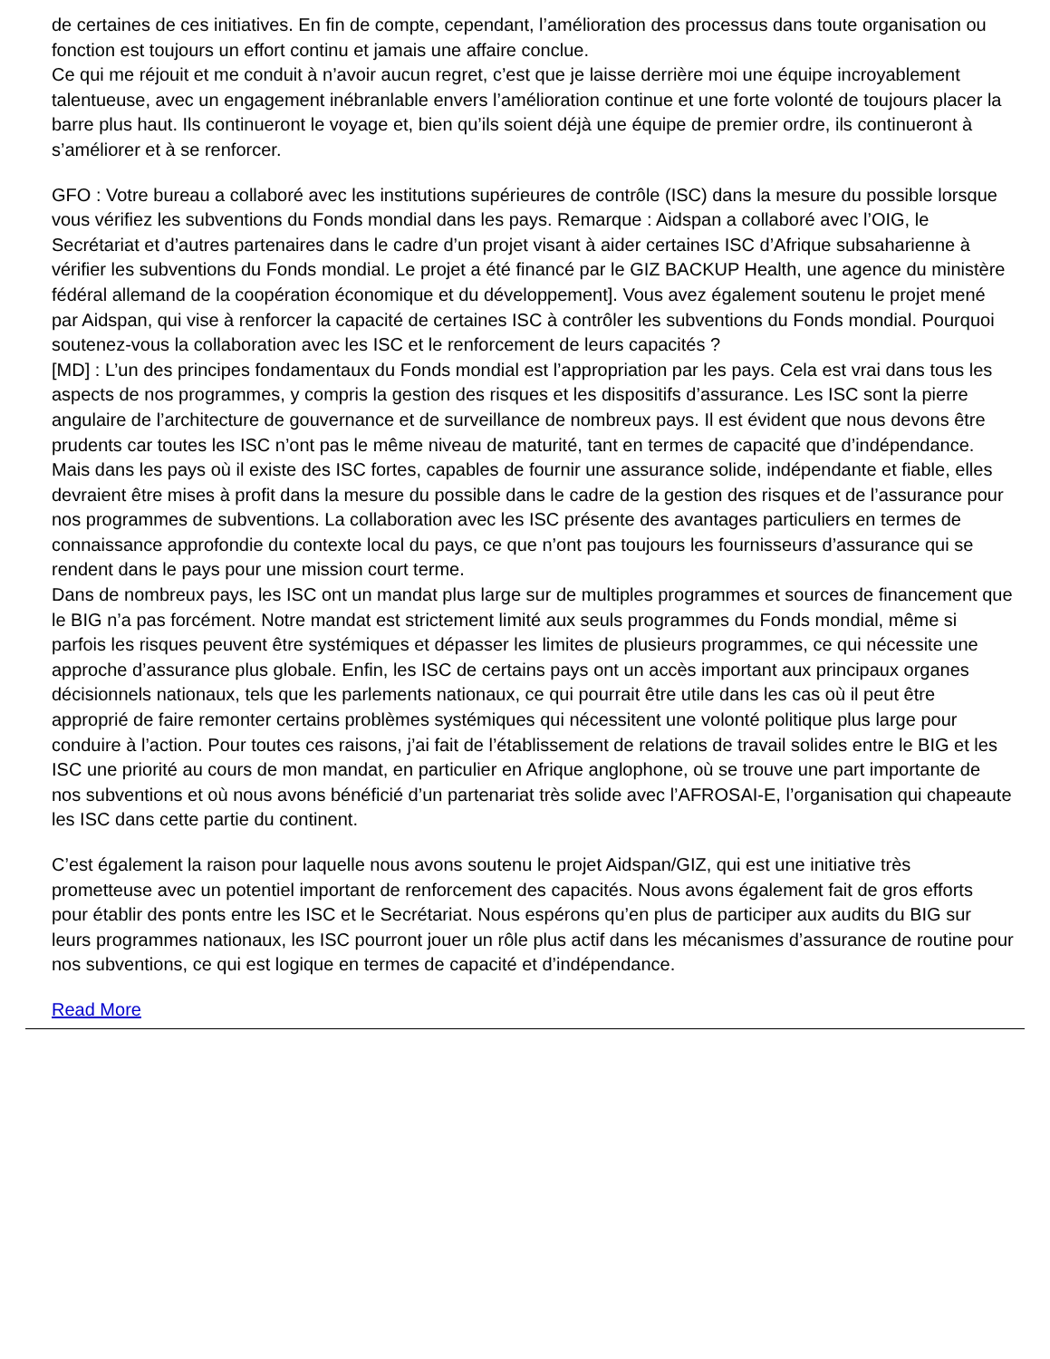de certaines de ces initiatives. En fin de compte, cependant, l’amélioration des processus dans toute organisation ou fonction est toujours un effort continu et jamais une affaire conclue.
Ce qui me réjouit et me conduit à n’avoir aucun regret, c’est que je laisse derrière moi une équipe incroyablement talentueuse, avec un engagement inébranlable envers l’amélioration continue et une forte volonté de toujours placer la barre plus haut. Ils continueront le voyage et, bien qu’ils soient déjà une équipe de premier ordre, ils continueront à s’améliorer et à se renforcer.
GFO : Votre bureau a collaboré avec les institutions supérieures de contrôle (ISC) dans la mesure du possible lorsque vous vérifiez les subventions du Fonds mondial dans les pays. Remarque : Aidspan a collaboré avec l’OIG, le Secrétariat et d’autres partenaires dans le cadre d’un projet visant à aider certaines ISC d’Afrique subsaharienne à vérifier les subventions du Fonds mondial. Le projet a été financé par le GIZ BACKUP Health, une agence du ministère fédéral allemand de la coopération économique et du développement]. Vous avez également soutenu le projet mené par Aidspan, qui vise à renforcer la capacité de certaines ISC à contrôler les subventions du Fonds mondial. Pourquoi soutenez-vous la collaboration avec les ISC et le renforcement de leurs capacités ?
[MD] : L’un des principes fondamentaux du Fonds mondial est l’appropriation par les pays. Cela est vrai dans tous les aspects de nos programmes, y compris la gestion des risques et les dispositifs d’assurance. Les ISC sont la pierre angulaire de l’architecture de gouvernance et de surveillance de nombreux pays. Il est évident que nous devons être prudents car toutes les ISC n’ont pas le même niveau de maturité, tant en termes de capacité que d’indépendance. Mais dans les pays où il existe des ISC fortes, capables de fournir une assurance solide, indépendante et fiable, elles devraient être mises à profit dans la mesure du possible dans le cadre de la gestion des risques et de l’assurance pour nos programmes de subventions. La collaboration avec les ISC présente des avantages particuliers en termes de connaissance approfondie du contexte local du pays, ce que n’ont pas toujours les fournisseurs d’assurance qui se rendent dans le pays pour une mission court terme.
Dans de nombreux pays, les ISC ont un mandat plus large sur de multiples programmes et sources de financement que le BIG n’a pas forcément. Notre mandat est strictement limité aux seuls programmes du Fonds mondial, même si parfois les risques peuvent être systémiques et dépasser les limites de plusieurs programmes, ce qui nécessite une approche d’assurance plus globale. Enfin, les ISC de certains pays ont un accès important aux principaux organes décisionnels nationaux, tels que les parlements nationaux, ce qui pourrait être utile dans les cas où il peut être approprié de faire remonter certains problèmes systémiques qui nécessitent une volonté politique plus large pour conduire à l’action. Pour toutes ces raisons, j’ai fait de l’établissement de relations de travail solides entre le BIG et les ISC une priorité au cours de mon mandat, en particulier en Afrique anglophone, où se trouve une part importante de nos subventions et où nous avons bénéficié d’un partenariat très solide avec l’AFROSAI-E, l’organisation qui chapeaute les ISC dans cette partie du continent.
C’est également la raison pour laquelle nous avons soutenu le projet Aidspan/GIZ, qui est une initiative très prometteuse avec un potentiel important de renforcement des capacités. Nous avons également fait de gros efforts pour établir des ponts entre les ISC et le Secrétariat. Nous espérons qu’en plus de participer aux audits du BIG sur leurs programmes nationaux, les ISC pourront jouer un rôle plus actif dans les mécanismes d’assurance de routine pour nos subventions, ce qui est logique en termes de capacité et d’indépendance.
Read More